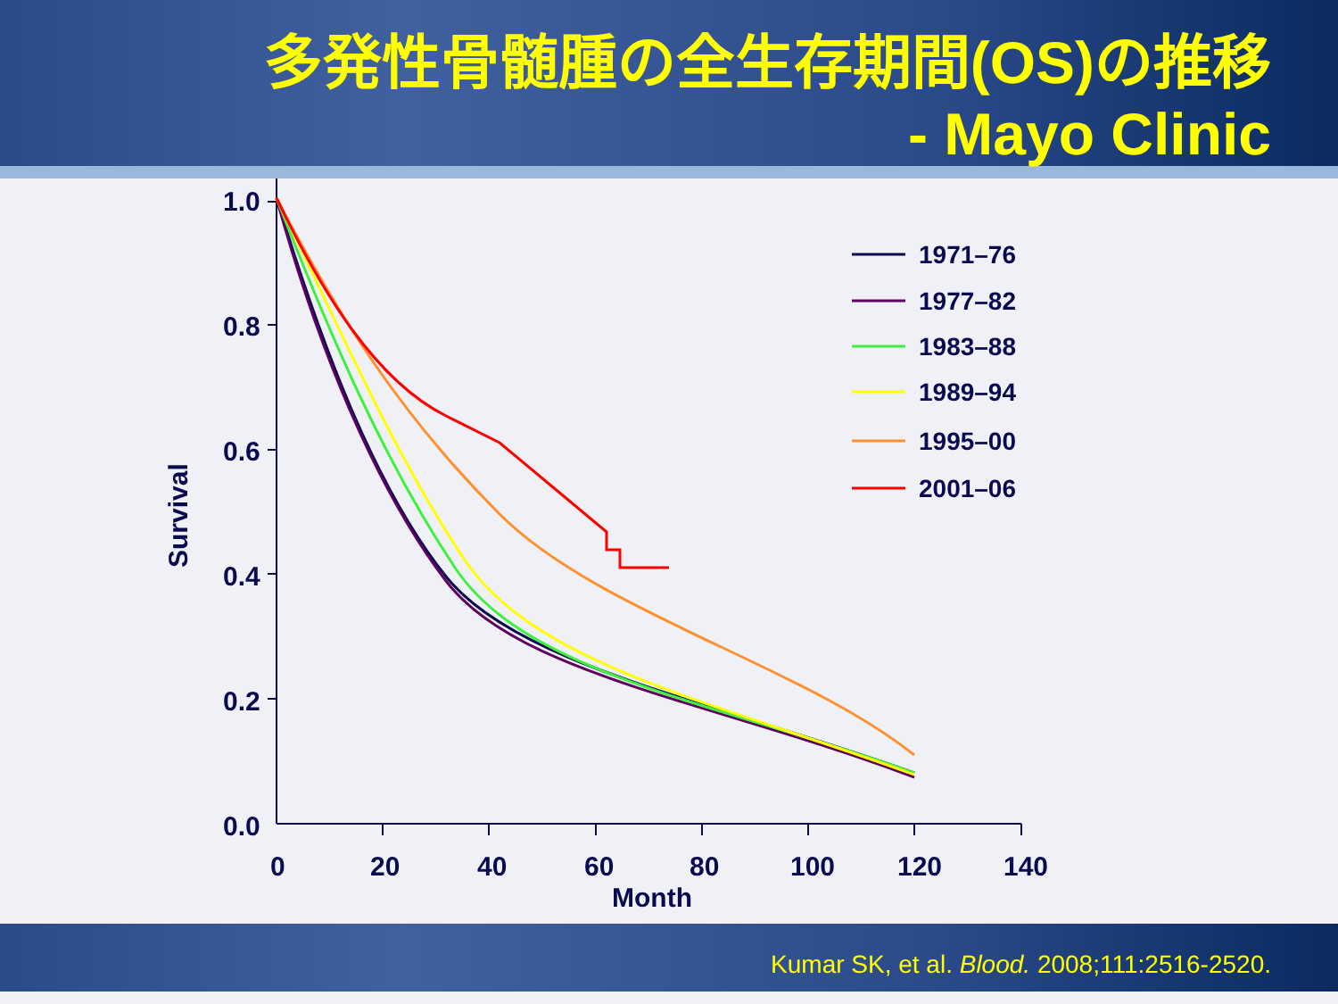多発性骨髄腫の全生存期間(OS)の推移
- Mayo Clinic
1.0
0.8
0.6
0.4
0.2
0.0
0
20
40
60
80
100
120
140
Month
Survival
1971–76
1977–82
1983–88
1989–94
1995–00
2001–06
Kumar SK, et al. Blood. 2008;111:2516-2520.